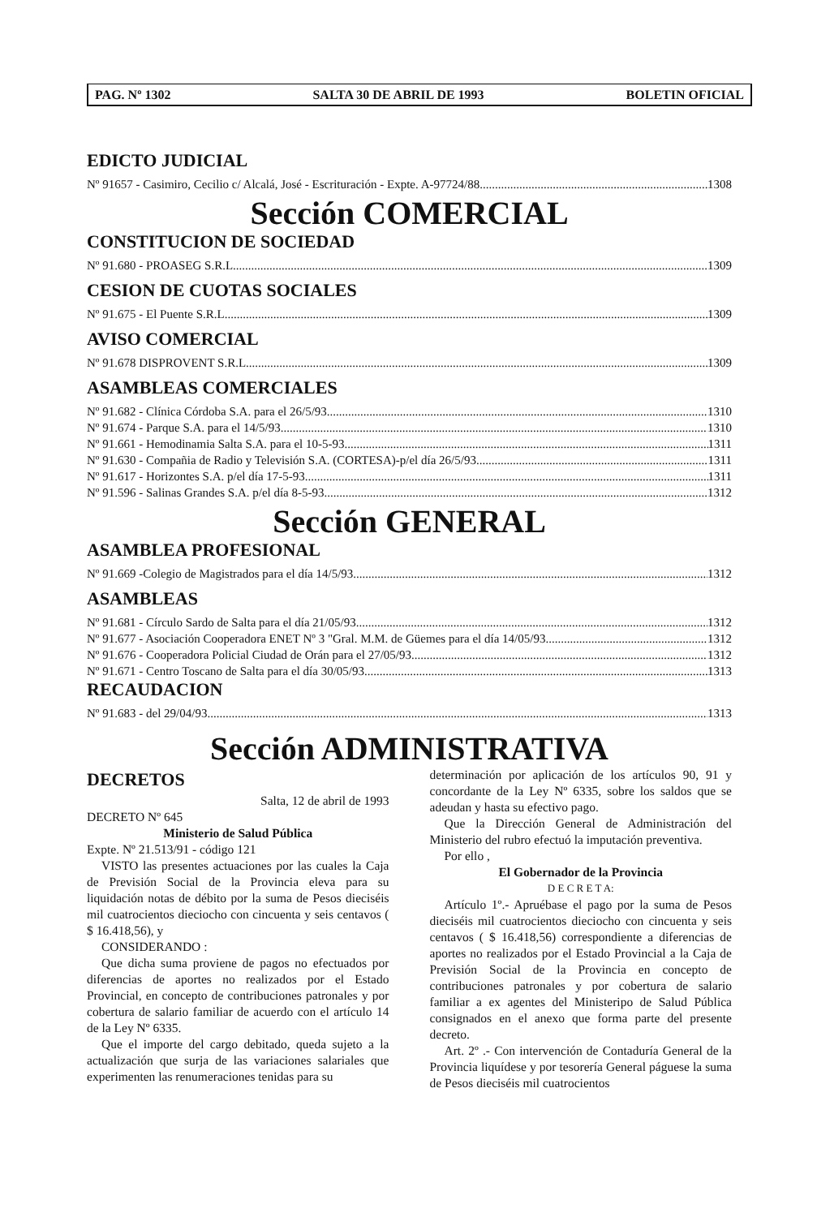PAG. Nº 1302 SALTA 30 DE ABRIL DE 1993 BOLETIN OFICIAL
EDICTO JUDICIAL
Nº 91657 - Casimiro, Cecilio c/ Alcalá, José - Escrituración - Expte. A-97724/88 1308
Sección COMERCIAL
CONSTITUCION DE SOCIEDAD
Nº 91.680 - PROASEG S.R.L. 1309
CESION DE CUOTAS SOCIALES
Nº 91.675 - El Puente S.R.L. 1309
AVISO COMERCIAL
Nº 91.678 DISPROVENT S.R.L. 1309
ASAMBLEAS COMERCIALES
Nº 91.682 - Clínica Córdoba S.A. para el 26/5/93 1310
Nº 91.674 - Parque S.A. para el 14/5/93 1310
Nº 91.661 - Hemodinamia Salta S.A. para el 10-5-93 1311
Nº 91.630 - Compañia de Radio y Televisión S.A. (CORTESA)-p/el día 26/5/93 1311
Nº 91.617 - Horizontes S.A. p/el día 17-5-93 1311
Nº 91.596 - Salinas Grandes S.A. p/el día 8-5-93. 1312
Sección GENERAL
ASAMBLEA PROFESIONAL
Nº 91.669 -Colegio de Magistrados para el día 14/5/93 1312
ASAMBLEAS
Nº 91.681 - Círculo Sardo de Salta para el día 21/05/93 1312
Nº 91.677 - Asociación Cooperadora ENET Nº 3 "Gral. M.M. de Güemes para el día 14/05/93 1312
Nº 91.676 - Cooperadora Policial Ciudad de Orán para el 27/05/93 1312
Nº 91.671 - Centro Toscano de Salta para el día 30/05/93 1313
RECAUDACION
Nº 91.683 - del 29/04/93 1313
Sección ADMINISTRATIVA
DECRETOS
Salta, 12 de abril de 1993
DECRETO Nº 645
Ministerio de Salud Pública
Expte. Nº 21.513/91 - código 121
VISTO las presentes actuaciones por las cuales la Caja de Previsión Social de la Provincia eleva para su liquidación notas de débito por la suma de Pesos dieciséis mil cuatrocientos dieciocho con cincuenta y seis centavos ( $ 16.418,56), y
CONSIDERANDO :
Que dicha suma proviene de pagos no efectuados por diferencias de aportes no realizados por el Estado Provincial, en concepto de contribuciones patronales y por cobertura de salario familiar de acuerdo con el artículo 14 de la Ley Nº 6335.
Que el importe del cargo debitado, queda sujeto a la actualización que surja de las variaciones salariales que experimenten las renumeraciones tenidas para su
determinación por aplicación de los artículos 90, 91 y concordante de la Ley Nº 6335, sobre los saldos que se adeudan y hasta su efectivo pago.
Que la Dirección General de Administración del Ministerio del rubro efectuó la imputación preventiva.
Por ello ,
El Gobernador de la Provincia
D E C R E T A:
Artículo 1º.- Apruébase el pago por la suma de Pesos dieciséis mil cuatrocientos dieciocho con cincuenta y seis centavos ( $ 16.418,56) correspondiente a diferencias de aportes no realizados por el Estado Provincial a la Caja de Previsión Social de la Provincia en concepto de contribuciones patronales y por cobertura de salario familiar a ex agentes del Ministeripo de Salud Pública consignados en el anexo que forma parte del presente decreto.
Art. 2º .- Con intervención de Contaduría General de la Provincia liquídese y por tesorería General páguese la suma de Pesos dieciséis mil cuatrocientos